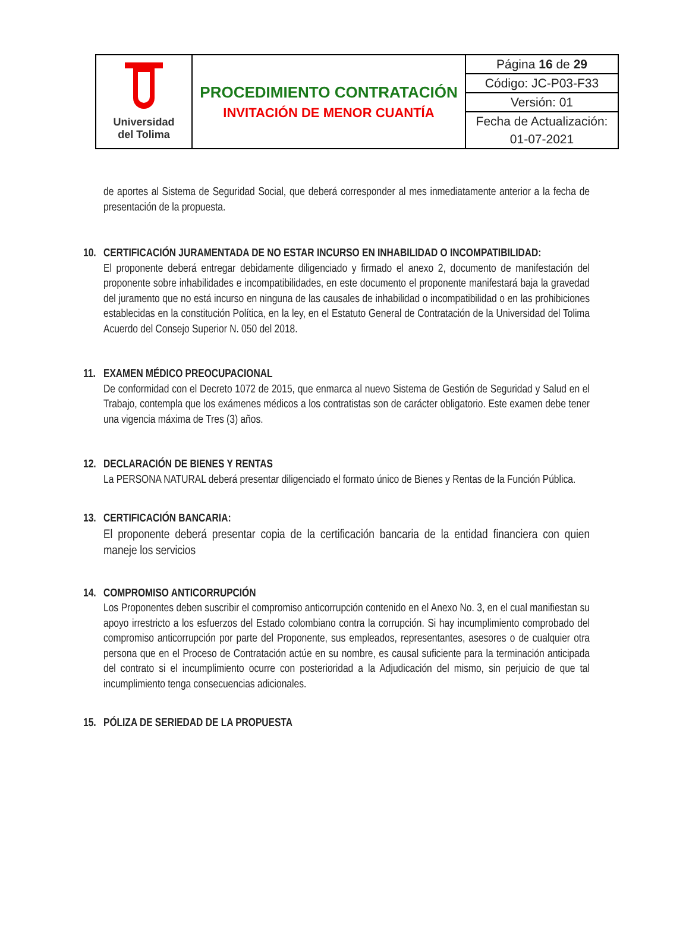| Universidad del Tolima | PROCEDIMIENTO CONTRATACIÓN INVITACIÓN DE MENOR CUANTÍA | Página 16 de 29 |
| | | Código: JC-P03-F33 |
| | | Versión: 01 |
| | | Fecha de Actualización: |
| | | 01-07-2021 |
de aportes al Sistema de Seguridad Social, que deberá corresponder al mes inmediatamente anterior a la fecha de presentación de la propuesta.
10. CERTIFICACIÓN JURAMENTADA DE NO ESTAR INCURSO EN INHABILIDAD O INCOMPATIBILIDAD:
El proponente deberá entregar debidamente diligenciado y firmado el anexo 2, documento de manifestación del proponente sobre inhabilidades e incompatibilidades, en este documento el proponente manifestará baja la gravedad del juramento que no está incurso en ninguna de las causales de inhabilidad o incompatibilidad o en las prohibiciones establecidas en la constitución Política, en la ley, en el Estatuto General de Contratación de la Universidad del Tolima Acuerdo del Consejo Superior N. 050 del 2018.
11. EXAMEN MÉDICO PREOCUPACIONAL
De conformidad con el Decreto 1072 de 2015, que enmarca al nuevo Sistema de Gestión de Seguridad y Salud en el Trabajo, contempla que los exámenes médicos a los contratistas son de carácter obligatorio. Este examen debe tener una vigencia máxima de Tres (3) años.
12. DECLARACIÓN DE BIENES Y RENTAS
La PERSONA NATURAL deberá presentar diligenciado el formato único de Bienes y Rentas de la Función Pública.
13. CERTIFICACIÓN BANCARIA:
El proponente deberá presentar copia de la certificación bancaria de la entidad financiera con quien maneje los servicios
14. COMPROMISO ANTICORRUPCIÓN
Los Proponentes deben suscribir el compromiso anticorrupción contenido en el Anexo No. 3, en el cual manifiestan su apoyo irrestricto a los esfuerzos del Estado colombiano contra la corrupción. Si hay incumplimiento comprobado del compromiso anticorrupción por parte del Proponente, sus empleados, representantes, asesores o de cualquier otra persona que en el Proceso de Contratación actúe en su nombre, es causal suficiente para la terminación anticipada del contrato si el incumplimiento ocurre con posterioridad a la Adjudicación del mismo, sin perjuicio de que tal incumplimiento tenga consecuencias adicionales.
15. PÓLIZA DE SERIEDAD DE LA PROPUESTA